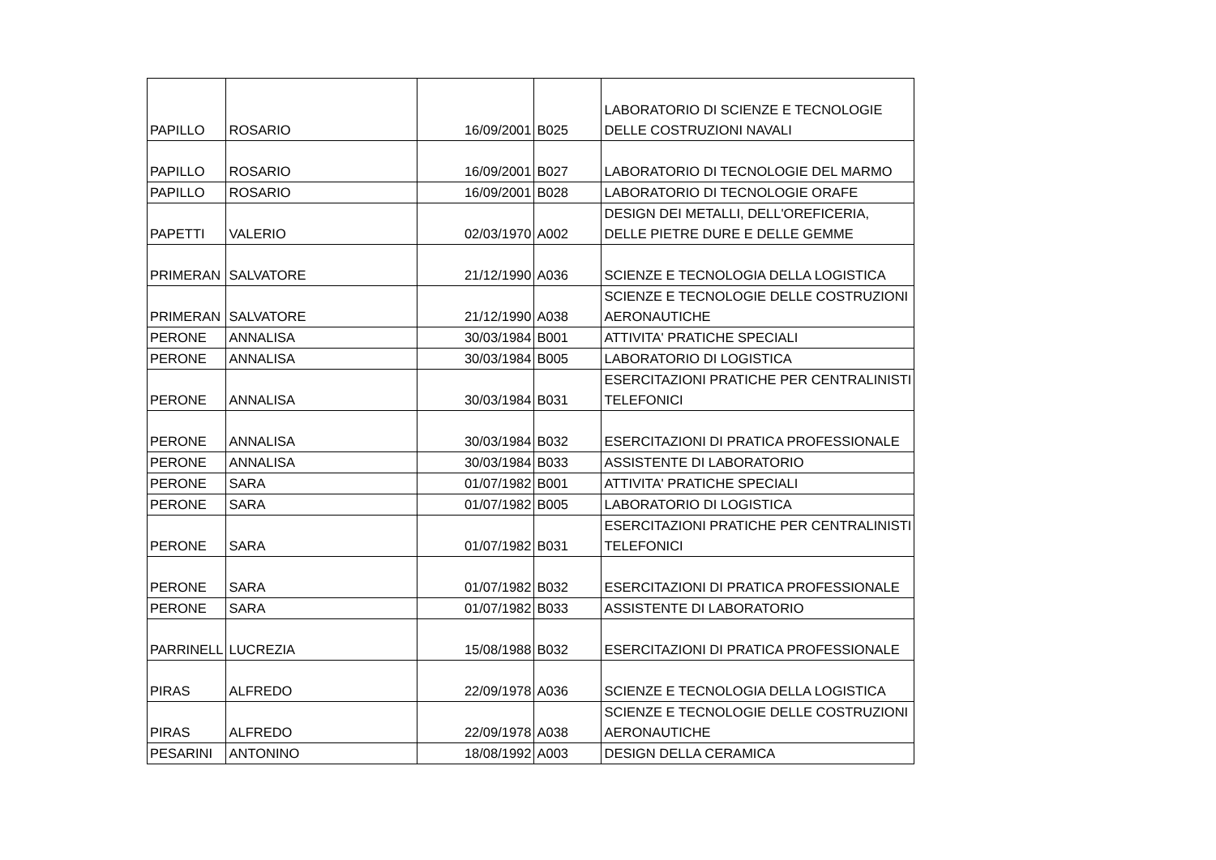| PAPILLO | ROSARIO | 16/09/2001 | B025 | LABORATORIO DI SCIENZE E TECNOLOGIE DELLE COSTRUZIONI NAVALI |
| PAPILLO | ROSARIO | 16/09/2001 | B027 | LABORATORIO DI TECNOLOGIE DEL MARMO |
| PAPILLO | ROSARIO | 16/09/2001 | B028 | LABORATORIO DI TECNOLOGIE ORAFE |
| PAPETTI | VALERIO | 02/03/1970 | A002 | DESIGN DEI METALLI, DELL'OREFICERIA, DELLE PIETRE DURE E DELLE GEMME |
| PRIMERAN | SALVATORE | 21/12/1990 | A036 | SCIENZE E TECNOLOGIA DELLA LOGISTICA |
| PRIMERAN | SALVATORE | 21/12/1990 | A038 | SCIENZE E TECNOLOGIE DELLE COSTRUZIONI AERONAUTICHE |
| PERONE | ANNALISA | 30/03/1984 | B001 | ATTIVITA' PRATICHE SPECIALI |
| PERONE | ANNALISA | 30/03/1984 | B005 | LABORATORIO DI LOGISTICA |
| PERONE | ANNALISA | 30/03/1984 | B031 | ESERCITAZIONI PRATICHE PER CENTRALINISTI TELEFONICI |
| PERONE | ANNALISA | 30/03/1984 | B032 | ESERCITAZIONI DI PRATICA PROFESSIONALE |
| PERONE | ANNALISA | 30/03/1984 | B033 | ASSISTENTE DI LABORATORIO |
| PERONE | SARA | 01/07/1982 | B001 | ATTIVITA' PRATICHE SPECIALI |
| PERONE | SARA | 01/07/1982 | B005 | LABORATORIO DI LOGISTICA |
| PERONE | SARA | 01/07/1982 | B031 | ESERCITAZIONI PRATICHE PER CENTRALINISTI TELEFONICI |
| PERONE | SARA | 01/07/1982 | B032 | ESERCITAZIONI DI PRATICA PROFESSIONALE |
| PERONE | SARA | 01/07/1982 | B033 | ASSISTENTE DI LABORATORIO |
| PARRINELL | LUCREZIA | 15/08/1988 | B032 | ESERCITAZIONI DI PRATICA PROFESSIONALE |
| PIRAS | ALFREDO | 22/09/1978 | A036 | SCIENZE E TECNOLOGIA DELLA LOGISTICA |
| PIRAS | ALFREDO | 22/09/1978 | A038 | SCIENZE E TECNOLOGIE DELLE COSTRUZIONI AERONAUTICHE |
| PESARINI | ANTONINO | 18/08/1992 | A003 | DESIGN DELLA CERAMICA |